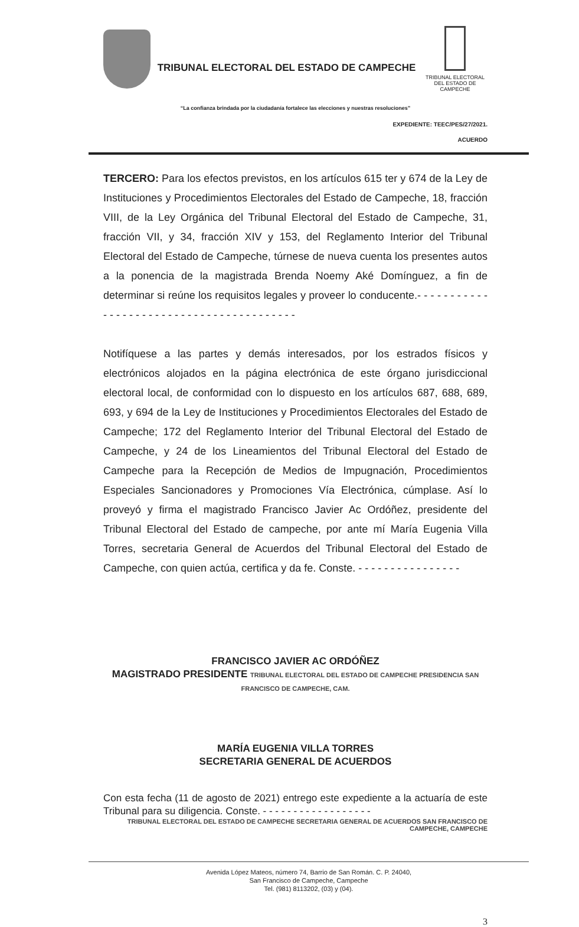TRIBUNAL ELECTORAL DEL ESTADO DE CAMPECHE
TRIBUNAL ELECTORAL
DEL ESTADO DE CAMPECHE
“La confianza brindada por la ciudadanía fortalece las elecciones y nuestras resoluciones”
EXPEDIENTE: TEEC/PES/27/2021.
ACUERDO
TERCERO: Para los efectos previstos, en los artículos 615 ter y 674 de la Ley de Instituciones y Procedimientos Electorales del Estado de Campeche, 18, fracción VIII, de la Ley Orgánica del Tribunal Electoral del Estado de Campeche, 31, fracción VII, y 34, fracción XIV y 153, del Reglamento Interior del Tribunal Electoral del Estado de Campeche, túrnese de nueva cuenta los presentes autos a la ponencia de la magistrada Brenda Noemy Aké Domínguez, a fin de determinar si reúne los requisitos legales y proveer lo conducente.- - - - - - - - - - - - - - - - - - - - - - - - - - - - - - - - - - - - - - - - -
Notifíquese a las partes y demás interesados, por los estrados físicos y electrónicos alojados en la página electrónica de este órgano jurisdiccional electoral local, de conformidad con lo dispuesto en los artículos 687, 688, 689, 693, y 694 de la Ley de Instituciones y Procedimientos Electorales del Estado de Campeche; 172 del Reglamento Interior del Tribunal Electoral del Estado de Campeche, y 24 de los Lineamientos del Tribunal Electoral del Estado de Campeche para la Recepción de Medios de Impugnación, Procedimientos Especiales Sancionadores y Promociones Vía Electrónica, cúmplase. Así lo proveyó y firma el magistrado Francisco Javier Ac Ordóñez, presidente del Tribunal Electoral del Estado de campeche, por ante mí María Eugenia Villa Torres, secretaria General de Acuerdos del Tribunal Electoral del Estado de Campeche, con quien actúa, certifica y da fe. Conste. - - - - - - - - - - - - - - - -
FRANCISCO JAVIER AC ORDÓÑEZ
MAGISTRADO PRESIDENTE TRIBUNAL ELECTORAL DEL ESTADO DE CAMPECHE PRESIDENCIA SAN FRANCISCO DE CAMPECHE, CAM.
MARÍA EUGENIA VILLA TORRES
SECRETARIA GENERAL DE ACUERDOS
Con esta fecha (11 de agosto de 2021) entrego este expediente a la actuaría de este Tribunal para su diligencia. Conste. - - - - - - - - - - - - - - - - - -
TRIBUNAL ELECTORAL DEL ESTADO DE CAMPECHE SECRETARIA GENERAL DE ACUERDOS SAN FRANCISCO DE CAMPECHE, CAMPECHE
Avenida López Mateos, número 74, Barrio de San Román. C. P. 24040,
San Francisco de Campeche, Campeche
Tel. (981) 8113202, (03) y (04).
3